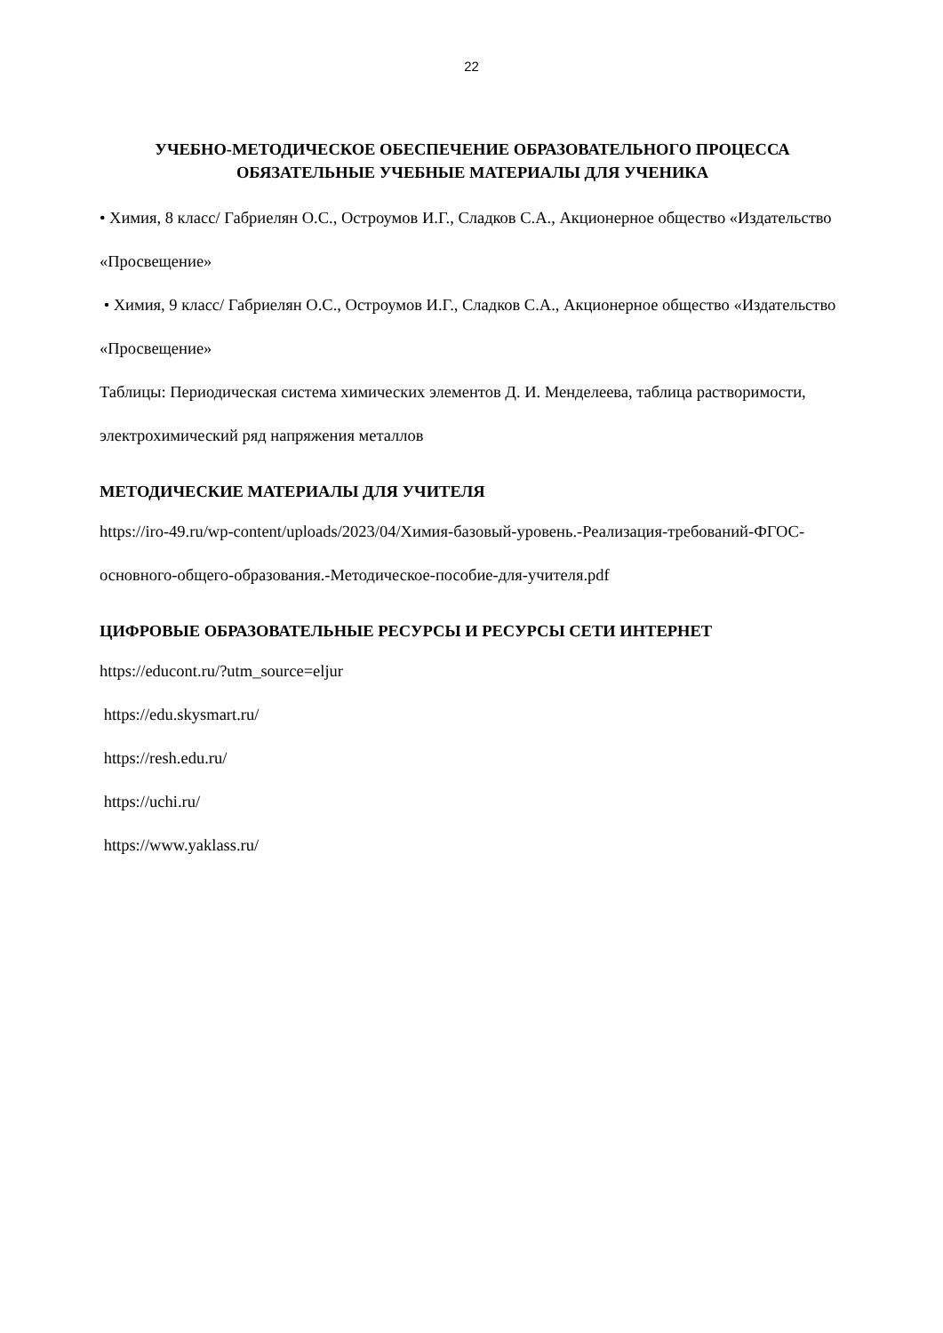22
УЧЕБНО-МЕТОДИЧЕСКОЕ ОБЕСПЕЧЕНИЕ ОБРАЗОВАТЕЛЬНОГО ПРОЦЕССА
ОБЯЗАТЕЛЬНЫЕ УЧЕБНЫЕ МАТЕРИАЛЫ ДЛЯ УЧЕНИКА
• Химия, 8 класс/ Габриелян О.С., Остроумов И.Г., Сладков С.А., Акционерное общество «Издательство «Просвещение»
• Химия, 9 класс/ Габриелян О.С., Остроумов И.Г., Сладков С.А., Акционерное общество «Издательство «Просвещение»
Таблицы: Периодическая система химических элементов Д. И. Менделеева, таблица растворимости, электрохимический ряд напряжения металлов
МЕТОДИЧЕСКИЕ МАТЕРИАЛЫ ДЛЯ УЧИТЕЛЯ
https://iro-49.ru/wp-content/uploads/2023/04/Химия-базовый-уровень.-Реализация-требований-ФГОС-основного-общего-образования.-Методическое-пособие-для-учителя.pdf
ЦИФРОВЫЕ ОБРАЗОВАТЕЛЬНЫЕ РЕСУРСЫ И РЕСУРСЫ СЕТИ ИНТЕРНЕТ
https://educont.ru/?utm_source=eljur
https://edu.skysmart.ru/
https://resh.edu.ru/
https://uchi.ru/
https://www.yaklass.ru/